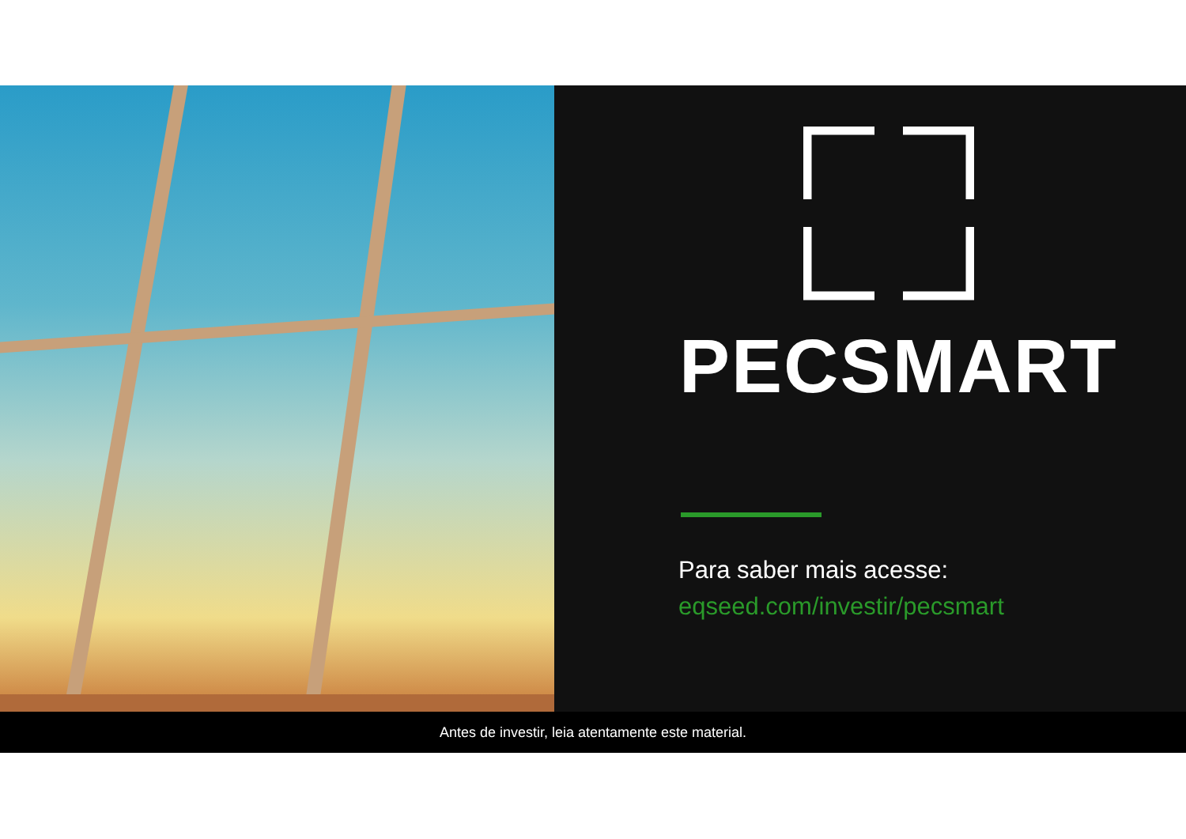PECSMART
Para saber mais acesse:
eqseed.com/investir/pecsmart
Antes de investir, leia atentamente este material.